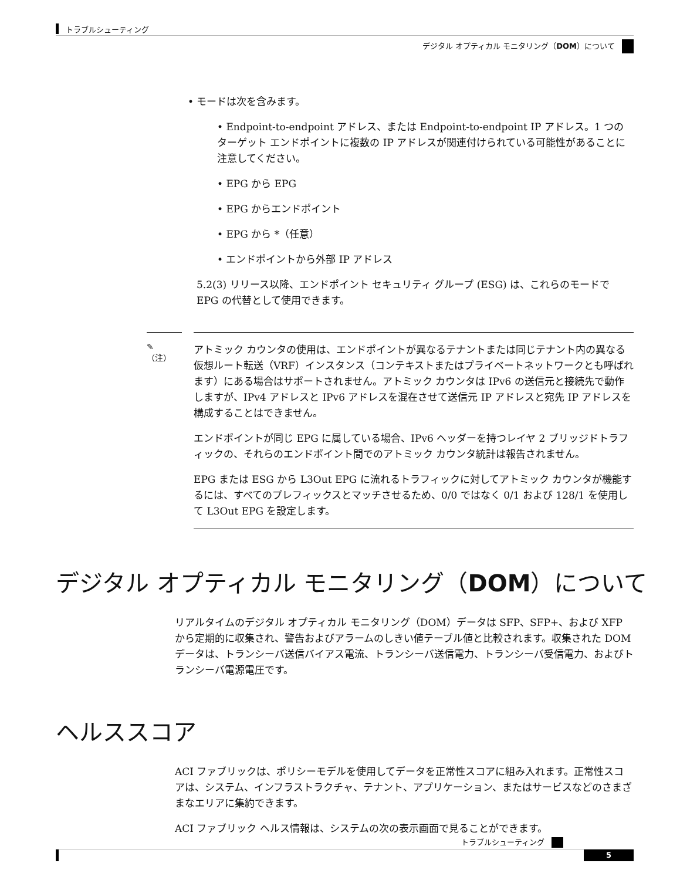トラブルシューティング
デジタル オプティカル モニタリング（DOM）について
• モードは次を含みます。
• Endpoint-to-endpoint アドレス、または Endpoint-to-endpoint IP アドレス。1 つのターゲット エンドポイントに複数の IP アドレスが関連付けられている可能性があることに注意してください。
• EPG から EPG
• EPG からエンドポイント
• EPG から *（任意）
• エンドポイントから外部 IP アドレス
5.2(3) リリース以降、エンドポイント セキュリティ グループ (ESG) は、これらのモードで EPG の代替として使用できます。
✎
（注）
アトミック カウンタの使用は、エンドポイントが異なるテナントまたは同じテナント内の異なる仮想ルート転送（VRF）インスタンス（コンテキストまたはプライベートネットワークとも呼ばれます）にある場合はサポートされません。アトミック カウンタは IPv6 の送信元と接続先で動作しますが、IPv4 アドレスと IPv6 アドレスを混在させて送信元 IP アドレスと宛先 IP アドレスを構成することはできません。
エンドポイントが同じ EPG に属している場合、IPv6 ヘッダーを持つレイヤ 2 ブリッジドトラフィックの、それらのエンドポイント間でのアトミック カウンタ統計は報告されません。
EPG または ESG から L3Out EPG に流れるトラフィックに対してアトミック カウンタが機能するには、すべてのプレフィックスとマッチさせるため、0/0 ではなく 0/1 および 128/1 を使用して L3Out EPG を設定します。
デジタル オプティカル モニタリング（DOM）について
リアルタイムのデジタル オプティカル モニタリング（DOM）データは SFP、SFP+、および XFP から定期的に収集され、警告およびアラームのしきい値テーブル値と比較されます。収集された DOM データは、トランシーバ送信バイアス電流、トランシーバ送信電力、トランシーバ受信電力、およびトランシーバ電源電圧です。
ヘルススコア
ACI ファブリックは、ポリシーモデルを使用してデータを正常性スコアに組み入れます。正常性スコアは、システム、インフラストラクチャ、テナント、アプリケーション、またはサービスなどのさまざまなエリアに集約できます。
ACI ファブリック ヘルス情報は、システムの次の表示画面で見ることができます。
トラブルシューティング
5